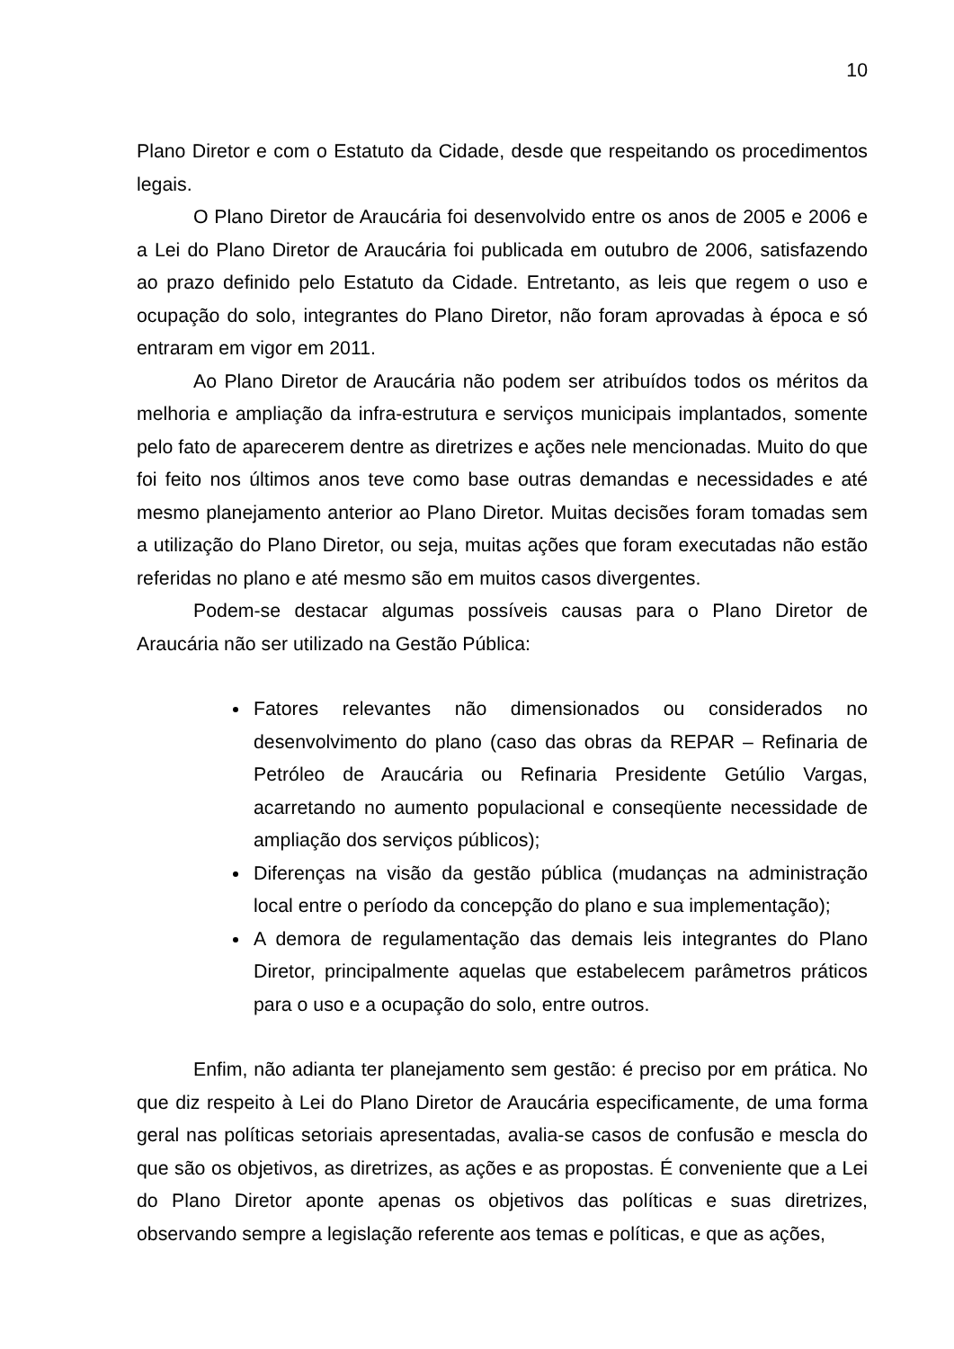10
Plano Diretor e com o Estatuto da Cidade, desde que respeitando os procedimentos legais.
O Plano Diretor de Araucária foi desenvolvido entre os anos de 2005 e 2006 e a Lei do Plano Diretor de Araucária foi publicada em outubro de 2006, satisfazendo ao prazo definido pelo Estatuto da Cidade. Entretanto, as leis que regem o uso e ocupação do solo, integrantes do Plano Diretor, não foram aprovadas à época e só entraram em vigor em 2011.
Ao Plano Diretor de Araucária não podem ser atribuídos todos os méritos da melhoria e ampliação da infra-estrutura e serviços municipais implantados, somente pelo fato de aparecerem dentre as diretrizes e ações nele mencionadas. Muito do que foi feito nos últimos anos teve como base outras demandas e necessidades e até mesmo planejamento anterior ao Plano Diretor. Muitas decisões foram tomadas sem a utilização do Plano Diretor, ou seja, muitas ações que foram executadas não estão referidas no plano e até mesmo são em muitos casos divergentes.
Podem-se destacar algumas possíveis causas para o Plano Diretor de Araucária não ser utilizado na Gestão Pública:
Fatores relevantes não dimensionados ou considerados no desenvolvimento do plano (caso das obras da REPAR – Refinaria de Petróleo de Araucária ou Refinaria Presidente Getúlio Vargas, acarretando no aumento populacional e conseqüente necessidade de ampliação dos serviços públicos);
Diferenças na visão da gestão pública (mudanças na administração local entre o período da concepção do plano e sua implementação);
A demora de regulamentação das demais leis integrantes do Plano Diretor, principalmente aquelas que estabelecem parâmetros práticos para o uso e a ocupação do solo, entre outros.
Enfim, não adianta ter planejamento sem gestão: é preciso por em prática. No que diz respeito à Lei do Plano Diretor de Araucária especificamente, de uma forma geral nas políticas setoriais apresentadas, avalia-se casos de confusão e mescla do que são os objetivos, as diretrizes, as ações e as propostas. É conveniente que a Lei do Plano Diretor aponte apenas os objetivos das políticas e suas diretrizes, observando sempre a legislação referente aos temas e políticas, e que as ações,